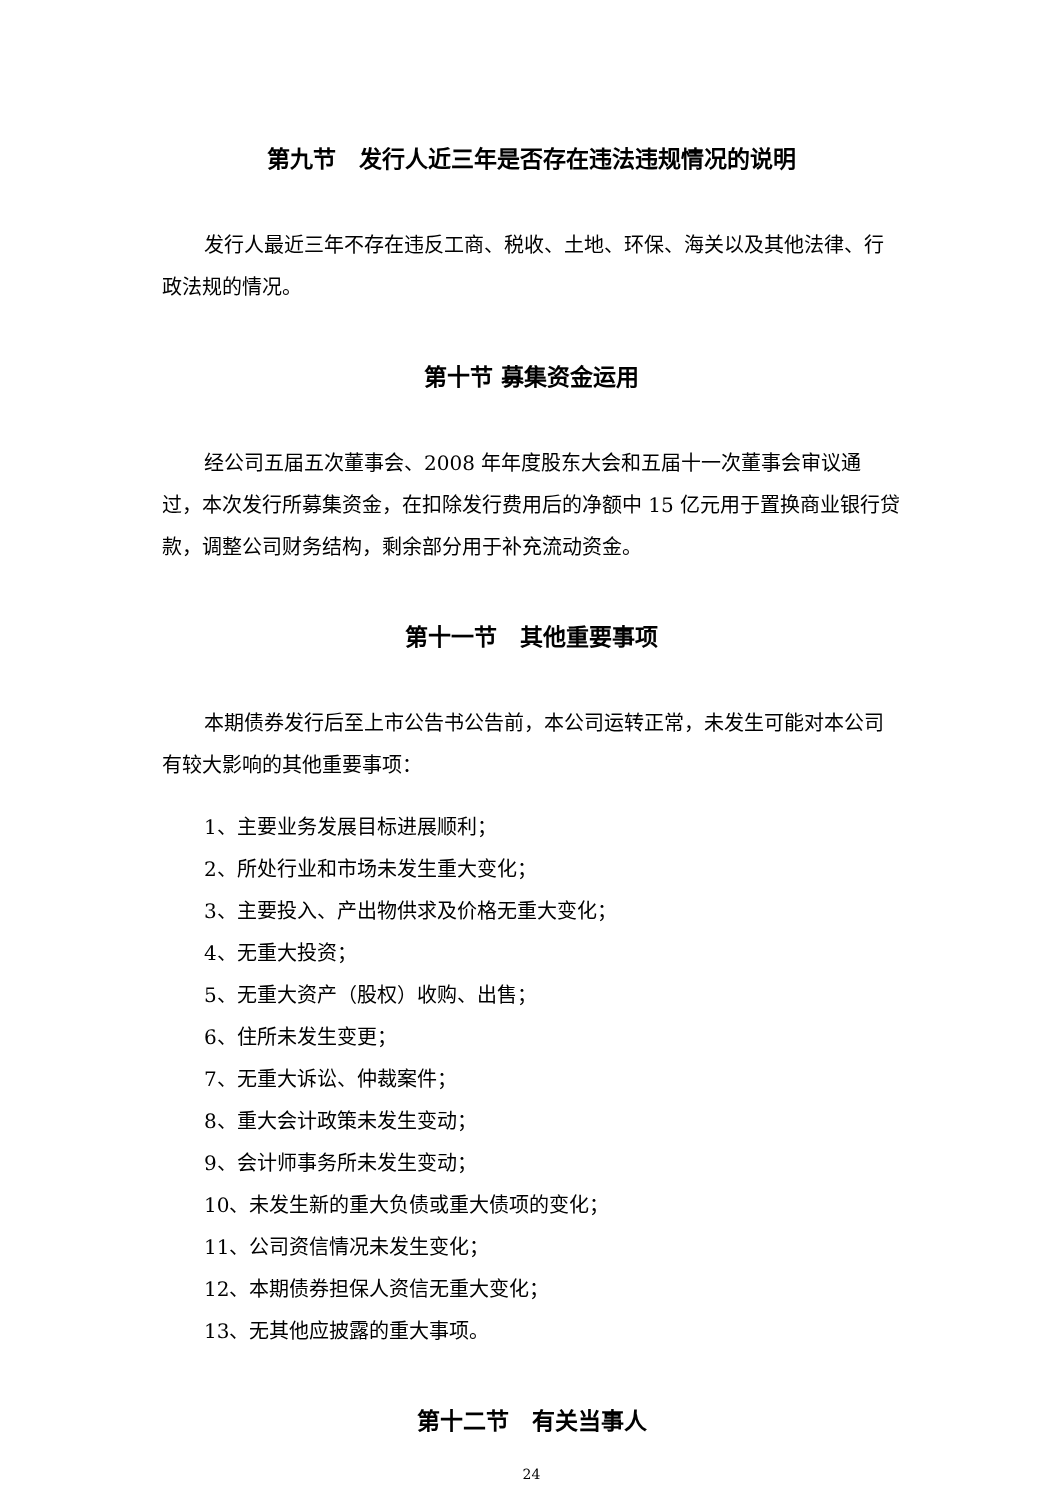第九节　发行人近三年是否存在违法违规情况的说明
发行人最近三年不存在违反工商、税收、土地、环保、海关以及其他法律、行政法规的情况。
第十节 募集资金运用
经公司五届五次董事会、2008 年年度股东大会和五届十一次董事会审议通过，本次发行所募集资金，在扣除发行费用后的净额中 15 亿元用于置换商业银行贷款，调整公司财务结构，剩余部分用于补充流动资金。
第十一节　其他重要事项
本期债券发行后至上市公告书公告前，本公司运转正常，未发生可能对本公司有较大影响的其他重要事项：
1、主要业务发展目标进展顺利；
2、所处行业和市场未发生重大变化；
3、主要投入、产出物供求及价格无重大变化；
4、无重大投资；
5、无重大资产（股权）收购、出售；
6、住所未发生变更；
7、无重大诉讼、仲裁案件；
8、重大会计政策未发生变动；
9、会计师事务所未发生变动；
10、未发生新的重大负债或重大债项的变化；
11、公司资信情况未发生变化；
12、本期债券担保人资信无重大变化；
13、无其他应披露的重大事项。
第十二节　有关当事人
24